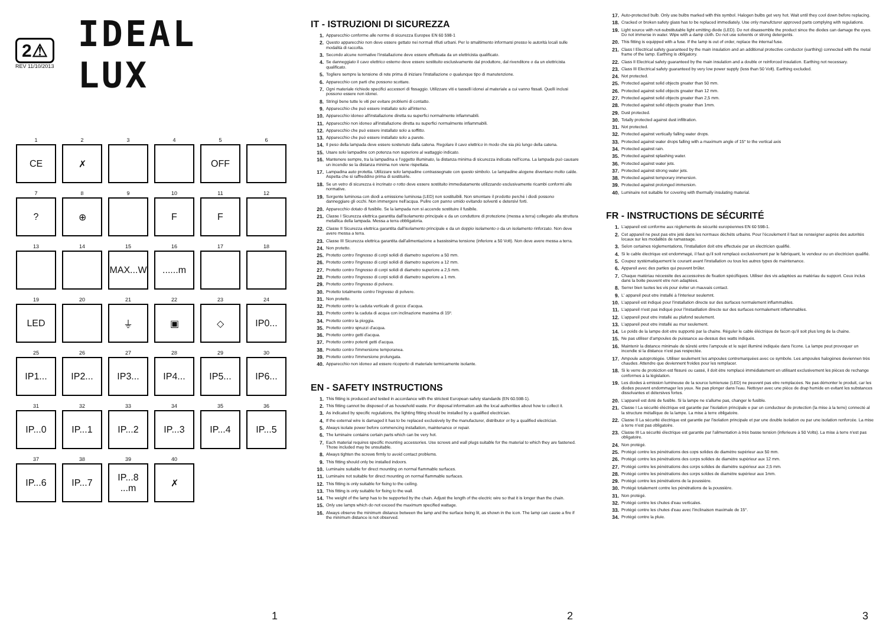2⚠
REV 11/10/2013
IDEAL LUX
1
CE
2
✗
3
4
5
OFF
6
7
?
8
⊕
9
10
F
11
F
12
13
14
15
MAX...W
16
......m
17
18
19
LED
20
21
⏚
22
▣
23
◇
24
IP0...
25
IP1...
26
IP2...
27
IP3...
28
IP4...
29
IP5...
30
IP6...
31
IP...0
32
IP...1
33
IP...2
34
IP...3
35
IP...4
36
IP...5
37
IP...6
38
IP...7
39
IP...8 ...m
40
✗
1
IT - ISTRUZIONI DI SICUREZZA
1. Apparecchio conforme alle norme di sicurezza Europee EN 60 598-1
2. Questo apparecchio non deve essere gettato nei normali rifiuti urbani. Per lo smaltimento informarsi presso le autorità locali sulle modalità di raccolta.
3. Secondo alcune normative l'installazione deve essere effettuata da un elettricista qualificato.
4. Se danneggiato il cavo elettrico esterno deve essere sostituito esclusivamente dal produttore, dal rivenditore o da un elettricista qualificato.
5. Togliere sempre la tensione di rete prima di iniziare l'installazione o qualunque tipo di manutenzione.
6. Apparecchio con parti che possono scottare.
7. Ogni materiale richiede specifici accessori di fissaggio. Utilizzare viti e tasselli idonei al materiale a cui vanno fissati. Quelli inclusi possono essere non idonei.
8. Stringi bene tutte le viti per evitare problemi di contatto.
9. Apparecchio che può essere installato solo all'interno.
10. Apparecchio idoneo all'installazione diretta su superfici normalmente infiammabili.
11. Apparecchio non idoneo all'installazione diretta su superfici normalmente infiammabili.
12. Apparecchio che può essere installato solo a soffitto.
13. Apparecchio che può essere installato solo a parete.
14. Il peso della lampada deve essere sostenuto dalla catena. Regolare il cavo elettrico in modo che sia più lungo della catena.
15. Usare solo lampadine con potenza non superiore al wattaggio indicato.
16. Mantenere sempre, tra la lampadina e l'oggetto illuminato, la distanza minima di sicurezza indicata nell'icona. La lampada può causare un incendio se la distanza minima non viene rispettata.
17. Lampadina auto protetta. Utilizzare solo lampadine contrassegnate con questo simbolo. Le lampadine alogene diventano molto calde. Aspetta che si raffreddino prima di sostituirle.
18. Se un vetro di sicurezza è incrinato o rotto deve essere sostituito immediatamente utilizzando esclusivamente ricambi conformi alle normative.
19. Sorgente luminosa con diodi a emissione luminosa (LED) non sostituibili. Non smontare il prodotto perché i diodi possono danneggiare gli occhi. Non immergere nell'acqua. Pulire con panno umido evitando solventi e detersivi forti.
20. Apparecchio dotato di fusibile. Se la lampada non si accende sostituire il fusibile.
21. Classe I Sicurezza elettrica garantita dall'isolamento principale e da un conduttore di protezione (messa a terra) collegato alla struttura metallica della lampada. Messa a terra obbligatoria.
22. Classe II Sicurezza elettrica garantita dall'isolamento principale e da un doppio isolamento o da un isolamento rinforzato. Non deve avere messa a terra.
23. Classe III Sicurezza elettrica garantita dall'alimentazione a bassissima tensione (inferiore a 50 Volt). Non deve avere messa a terra.
24. Non protetto.
25. Protetto contro l'ingresso di corpi solidi di diametro superiore a 50 mm.
26. Protetto contro l'ingresso di corpi solidi di diametro superiore a 12 mm.
27. Protetto contro l'ingresso di corpi solidi di diametro superiore a 2,5 mm.
28. Protetto contro l'ingresso di corpi solidi di diametro superiore a 1 mm.
29. Protetto contro l'ingresso di polvere.
30. Protetto totalmente contro l'ingresso di polvere.
31. Non protetto.
32. Protetto contro la caduta verticale di gocce d'acqua.
33. Protetto contro la caduta di acqua con inclinazione massima di 15º.
34. Protetto contro la pioggia.
35. Protetto contro spruzzi d'acqua.
36. Protetto contro getti d'acqua.
37. Protetto contro potenti getti d'acqua.
38. Protetto contro l'immersione temporanea.
39. Protetto contro l'immersione prolungata.
40. Apparecchio non idoneo ad essere ricoperto di materiale termicamente isolante.
EN - SAFETY INSTRUCTIONS
1. This fitting is produced and tested in accordance with the strictest European safety standards (EN 60.598-1).
2. This fitting cannot be disposed of as household waste. For disposal information ask the local authorities about how to collect it.
3. As indicated by specific regulations, the lighting fitting should be installed by a qualified electrician.
4. If the external wire is damaged it has to be replaced exclusively by the manufacturer, distributor or by a qualified electrician.
5. Always isolate power before commencing installation, maintenance or repair.
6. The luminaire contains certain parts which can be very hot.
7. Each material requires specific mounting accessories. Use screws and wall plugs suitable for the material to which they are fastened. Those included may be unsuitable.
8. Always tighten the screws firmly to avoid contact problems.
9. This fitting should only be installed indoors.
10. Luminaire suitable for direct mounting on normal flammable surfaces.
11. Luminaire not suitable for direct mounting on normal flammable surfaces.
12. This fitting is only suitable for fixing to the ceiling.
13. This fitting is only suitable for fixing to the wall.
14. The weight of the lamp has to be supported by the chain. Adjust the length of the electric wire so that it is longer than the chain.
15. Only use lamps which do not exceed the maximum specified wattage.
16. Always observe the minimum distance between the lamp and the surface being lit, as shown in the icon. The lamp can cause a fire if the minimum distance is not observed.
2
17. Auto-protected bulb. Only use bulbs marked with this symbol. Halogen bulbs get very hot. Wait until they cool down before replacing.
18. Cracked or broken safety glass has to be replaced immediately. Use only manufcturer approved parts complying with regulations.
19. Light source with not-substitutable light emitting diode (LED). Do not disassemble the product since the diodes can damage the eyes. Do not immerse in water. Wipe with a damp cloth. Do not use solvents or strong detergents.
20. This fitting is equipped with a fuse. If the lamp is out of order, replace the internal fuse.
21. Class I Electrical safety guaranteed by the main insulation and an additional protective conductor (earthing) connected with the metal frame of the lamp. Earthing is obligatory.
22. Class II Electrical safety guaranteed by the main insulation and a double or reinforced insulation. Earthing not necessary.
23. Class III Electrical safety guaranteed by very low power supply (less than 50 Volt). Earthing excluded.
24. Not protected.
25. Protected against solid objects greater than 50 mm.
26. Protected against solid objects greater than 12 mm.
27. Protected against solid objects greater than 2,5 mm.
28. Protected against solid objects greater than 1mm.
29. Dust protected.
30. Totally protected against dust infiltration.
31. Not protected.
32. Protected against vertically falling water drops.
33. Protected against water drops falling with a maximum angle of 15° to the vertical axis
34. Protected against rain.
35. Protected against splashing water.
36. Protected against water jets.
37. Protected against strong water jets.
38. Protected against temporary immersion.
39. Protected against prolonged immersion.
40. Luminaire not suitable for covering with thermally insulating material.
FR - INSTRUCTIONS DE SÉCURITÉ
1. L'appareil est conforme aux règlements de sécurité européennes EN 60 598-1.
2. Cet appareil ne peut pas etre jeté dans les normaux déchéts urbains. Pour l'écoulement il faut se renseigner auprès des autorités locaux sur les modalités de ramassage.
3. Selon certaines règlementations, l'installation doit etre effectuée par un électricien qualifié.
4. Si le cable électrique est endommagé, il faut qu'il soit remplacé exclusivement par le fabriquant, le vendeur ou un électricien qualifié.
5. Coupez systématiquement le courant avant l'installation ou tous les autres types de maintenance.
6. Appareil avec des parties qui peuvent brûler.
7. Chaque matériau nécessite des accessoires de fixation spécifiques. Utiliser des vis adaptées au matériau du support. Ceux inclus dans la boite peuvent etre non adaptées.
8. Serrer bien tuotes les vis pour éviter un mauvais contact.
9. L' appareil peut etre installé à l'interieur seulemnt.
10. L'appareil est indiqué pour l'installation directe sur des surfaces normalement inflammables.
11. L'appareil n'est pas indiqué pour l'instasllation directe sur des surfaces normalement inflammables.
12. L'appareil peut etre installé au plafond seulement.
13. L'appareil peut etre installé au mur seulement.
14. Le poids de la lampe doit etre supporté par la chaine. Réguler le cable éléctrique de facon qu'il soit plus long de la chaine.
15. Ne pas utiliser d'ampoules de puissance au-dessus des watts indiqués.
16. Maintenir la distance minimale de sûreté entre l'ampoule et le sujet illuminé indiquée dans l'icone. La lampe peut provoquer un incendie si la distance n'est pas respectée.
17. Ampoule autoprotégée. Utiliser seulement les ampoules contremarquées avec ce symbole. Les ampoules halogènes deviennen très chaudes. Attendre que deviennent froides pour les remplacer.
18. Si le verre de protéction est fissuré ou cassé, il doit étre remplacé immédiatement en utilisant exclusivement les pièces de rechange conformes à la législation.
19. Les diodes à emission lumineuse de la source lumienuse (LED) ne peuvent pas etre remplacées. Ne pas démonter le produit, car les diodes peuvent endommager les yeux. Ne pas plonger dans l'eau. Nettoyer avec une pièce de drap humide en evitant les substances dissolvantes et détersives fortes.
20. L'appareil est doté de fusible. Si la lampe ne s'allume pas, changer le fusible.
21. Classe I La sécurité éléctrique est garantie par l'isolation principale e par un conducteur de protection (la mise à la terre) connecté al la structure métallique de la lampe. La mise à terre obligatoire.
22. Classe II La sécurité électrique est garantie par l'isolation principale et par une double isolation ou par une isolation renforcée. La mise à terre n'est pas obligatoire.
23. Classe III La sécurité électrique est garantie par l'alimentation à très basse tension (inferieure à 50 Volts). La mise à terre n'est pas obligatoire.
24. Non protégé.
25. Protégé contre les pénétrations des cops solides de diamètre supérieur aux 50 mm.
26. Protégé contre les pénétrations des corps solides de diamètre supérieur aux 12 mm.
27. Protégé contre les pénétrations des corps solides de diamètre supérieur aux 2,5 mm.
28. Protégé contre les pénétrations des corps soldes de diamètre supérieur aux 1mm.
29. Protégé contre les pénétrations de la poussière.
30. Protégé totalement contre les pénétrations de la poussière.
31. Non protégé.
32. Protégé contre les chutes d'eau verticales.
33. Protégé contre les chutes d'eau avec l'inclinaison maximale de 15°.
34. Protégé contre la pluie.
3